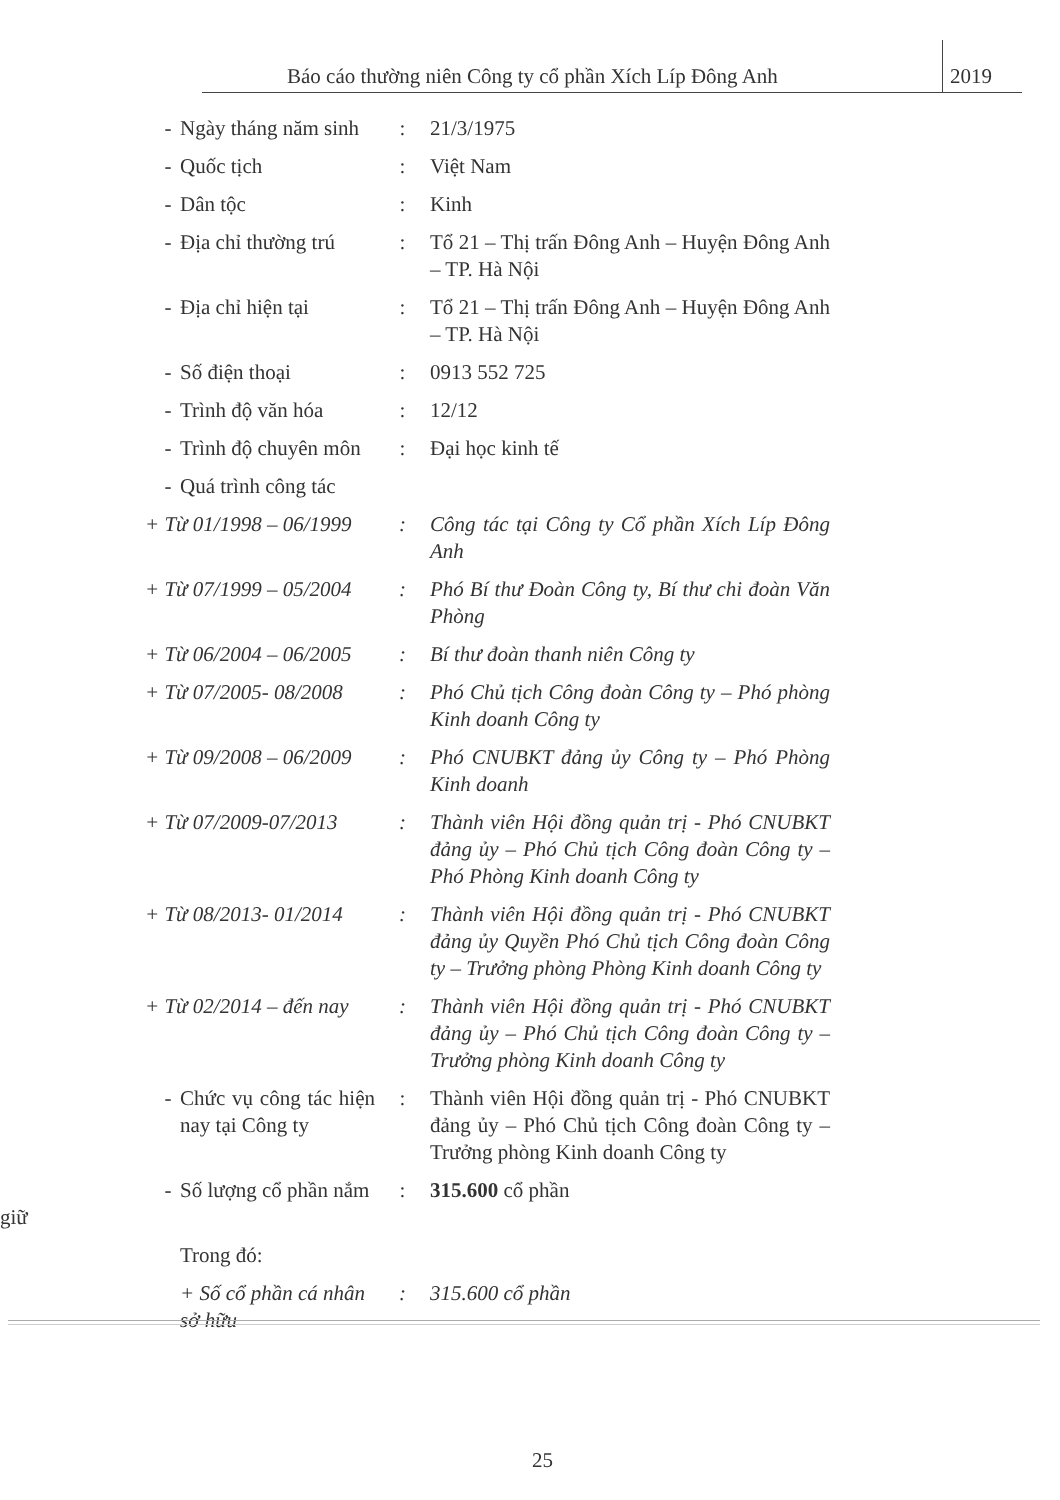Báo cáo thường niên Công ty cổ phần Xích Líp Đông Anh 2019
- Ngày tháng năm sinh : 21/3/1975
- Quốc tịch : Việt Nam
- Dân tộc : Kinh
- Địa chỉ thường trú : Tổ 21 – Thị trấn Đông Anh – Huyện Đông Anh – TP. Hà Nội
- Địa chỉ hiện tại : Tổ 21 – Thị trấn Đông Anh – Huyện Đông Anh – TP. Hà Nội
- Số điện thoại : 0913 552 725
- Trình độ văn hóa : 12/12
- Trình độ chuyên môn : Đại học kinh tế
- Quá trình công tác
+ Từ 01/1998 – 06/1999 : Công tác tại Công ty Cổ phần Xích Líp Đông Anh
+ Từ 07/1999 – 05/2004 : Phó Bí thư Đoàn Công ty, Bí thư chi đoàn Văn Phòng
+ Từ 06/2004 – 06/2005 : Bí thư đoàn thanh niên Công ty
+ Từ 07/2005- 08/2008 : Phó Chủ tịch Công đoàn Công ty – Phó phòng Kinh doanh Công ty
+ Từ 09/2008 – 06/2009 : Phó CNUBKT đảng ủy Công ty – Phó Phòng Kinh doanh
+ Từ 07/2009-07/2013 : Thành viên Hội đồng quản trị - Phó CNUBKT đảng ủy – Phó Chủ tịch Công đoàn Công ty – Phó Phòng Kinh doanh Công ty
+ Từ 08/2013- 01/2014 : Thành viên Hội đồng quản trị - Phó CNUBKT đảng ủy Quyền Phó Chủ tịch Công đoàn Công ty – Trưởng phòng Phòng Kinh doanh Công ty
+ Từ 02/2014 – đến nay : Thành viên Hội đồng quản trị - Phó CNUBKT đảng ủy – Phó Chủ tịch Công đoàn Công ty – Trưởng phòng Kinh doanh Công ty
- Chức vụ công tác hiện nay tại Công ty
: Thành viên Hội đồng quản trị - Phó CNUBKT đảng ủy – Phó Chủ tịch Công đoàn Công ty – Trưởng phòng Kinh doanh Công ty
- Số lượng cổ phần nắm giữ : 315.600 cổ phần
Trong đó:
+ Số cổ phần cá nhân sở hữu
: 315.600 cổ phần
25